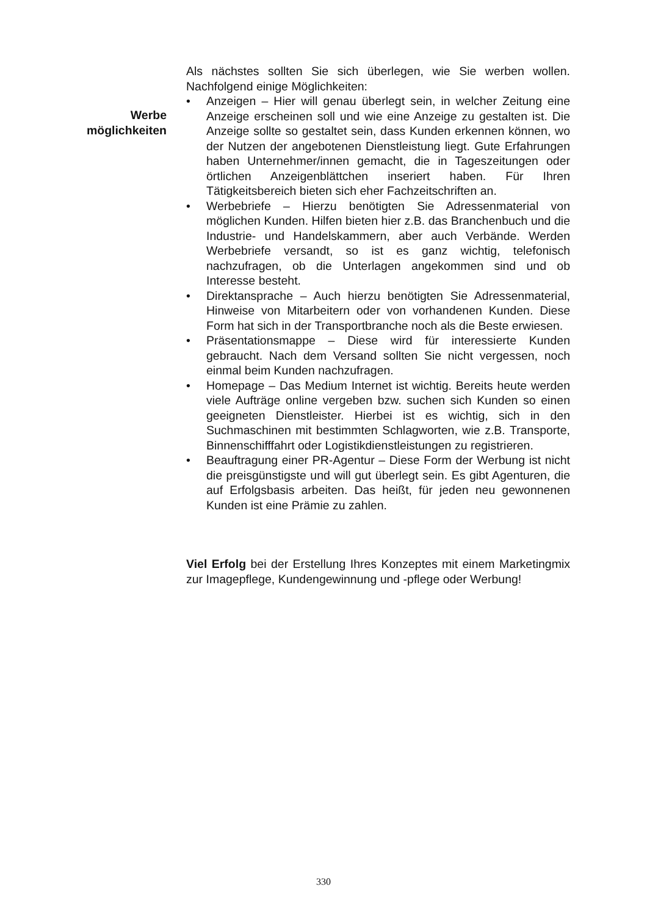Werbe
möglichkeiten
Als nächstes sollten Sie sich überlegen, wie Sie werben wollen. Nachfolgend einige Möglichkeiten:
• Anzeigen – Hier will genau überlegt sein, in welcher Zeitung eine Anzeige erscheinen soll und wie eine Anzeige zu gestalten ist. Die Anzeige sollte so gestaltet sein, dass Kunden erkennen können, wo der Nutzen der angebotenen Dienstleistung liegt. Gute Erfahrungen haben Unternehmer/innen gemacht, die in Tageszeitungen oder örtlichen Anzeigenblättchen inseriert haben. Für Ihren Tätigkeitsbereich bieten sich eher Fachzeitschriften an.
• Werbebriefe – Hierzu benötigten Sie Adressenmaterial von möglichen Kunden. Hilfen bieten hier z.B. das Branchenbuch und die Industrie- und Handelskammern, aber auch Verbände. Werden Werbebriefe versandt, so ist es ganz wichtig, telefonisch nachzufragen, ob die Unterlagen angekommen sind und ob Interesse besteht.
• Direktansprache – Auch hierzu benötigten Sie Adressenmaterial, Hinweise von Mitarbeitern oder von vorhandenen Kunden. Diese Form hat sich in der Transportbranche noch als die Beste erwiesen.
• Präsentationsmappe – Diese wird für interessierte Kunden gebraucht. Nach dem Versand sollten Sie nicht vergessen, noch einmal beim Kunden nachzufragen.
• Homepage – Das Medium Internet ist wichtig. Bereits heute werden viele Aufträge online vergeben bzw. suchen sich Kunden so einen geeigneten Dienstleister. Hierbei ist es wichtig, sich in den Suchmaschinen mit bestimmten Schlagworten, wie z.B. Transporte, Binnenschifffahrt oder Logistikdienstleistungen zu registrieren.
• Beauftragung einer PR-Agentur – Diese Form der Werbung ist nicht die preisgünstigste und will gut überlegt sein. Es gibt Agenturen, die auf Erfolgsbasis arbeiten. Das heißt, für jeden neu gewonnenen Kunden ist eine Prämie zu zahlen.
Viel Erfolg bei der Erstellung Ihres Konzeptes mit einem Marketingmix zur Imagepflege, Kundengewinnung und -pflege oder Werbung!
330